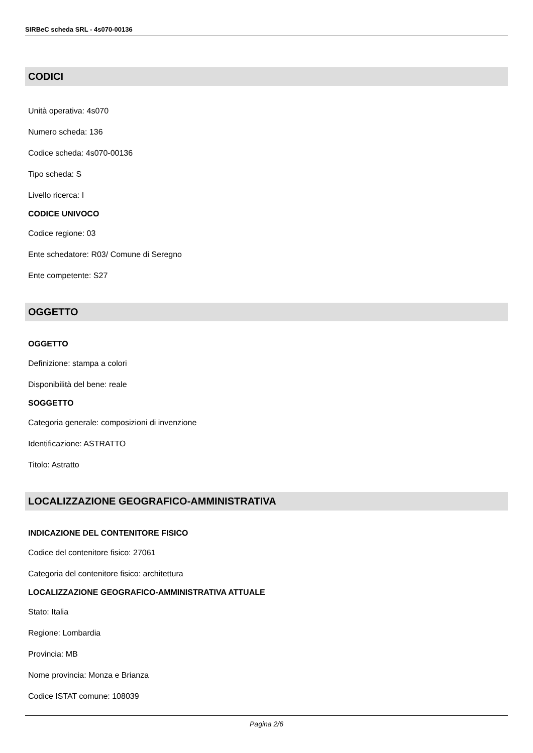SIRBeC scheda SRL - 4s070-00136
CODICI
Unità operativa: 4s070
Numero scheda: 136
Codice scheda: 4s070-00136
Tipo scheda: S
Livello ricerca: I
CODICE UNIVOCO
Codice regione: 03
Ente schedatore: R03/ Comune di Seregno
Ente competente: S27
OGGETTO
OGGETTO
Definizione: stampa a colori
Disponibilità del bene: reale
SOGGETTO
Categoria generale: composizioni di invenzione
Identificazione: ASTRATTO
Titolo: Astratto
LOCALIZZAZIONE GEOGRAFICO-AMMINISTRATIVA
INDICAZIONE DEL CONTENITORE FISICO
Codice del contenitore fisico: 27061
Categoria del contenitore fisico: architettura
LOCALIZZAZIONE GEOGRAFICO-AMMINISTRATIVA ATTUALE
Stato: Italia
Regione: Lombardia
Provincia: MB
Nome provincia: Monza e Brianza
Codice ISTAT comune: 108039
Pagina 2/6